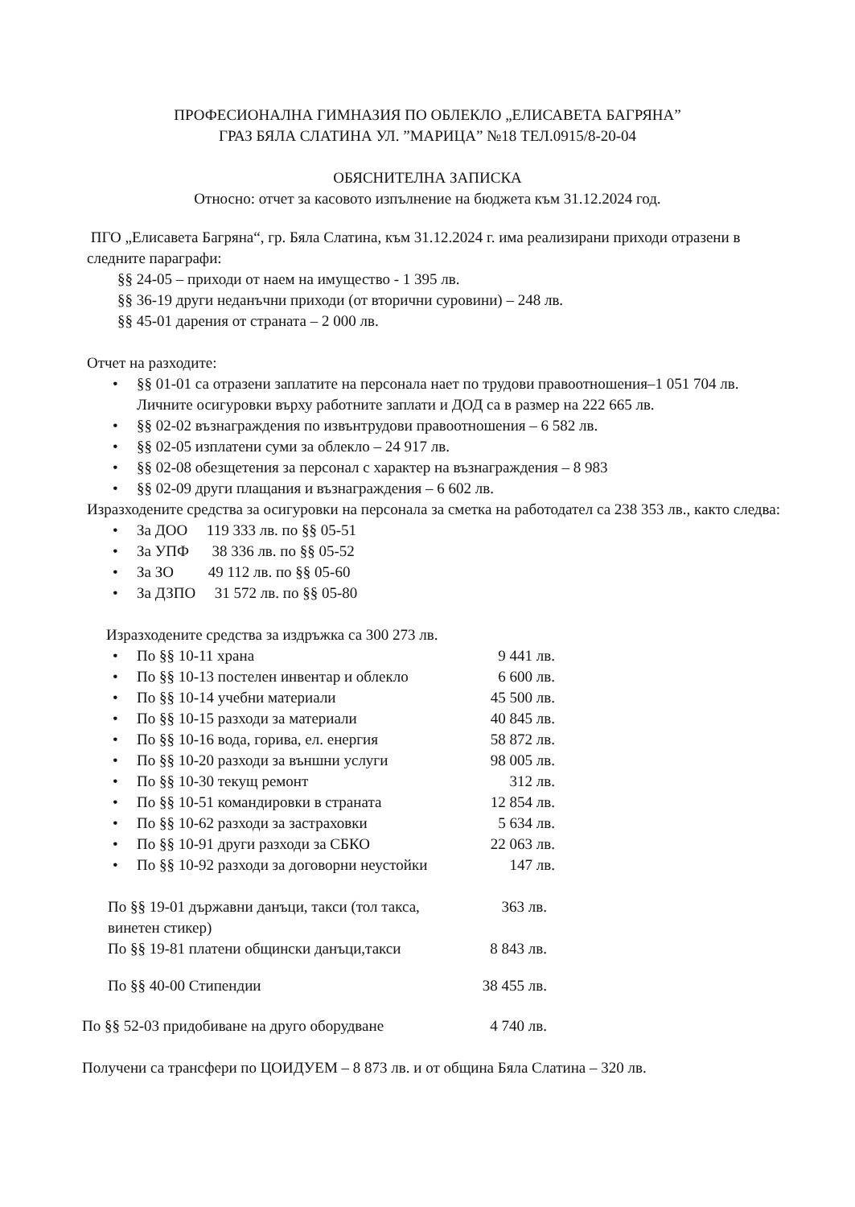ПРОФЕСИОНАЛНА ГИМНАЗИЯ ПО ОБЛЕКЛО „ЕЛИСАВЕТА БАГРЯНА”
ГРАЗ БЯЛА СЛАТИНА УЛ. ”МАРИЦА” №18 ТЕЛ.0915/8-20-04
ОБЯСНИТЕЛНА ЗАПИСКА
Относно: отчет за касовото изпълнение на бюджета към 31.12.2024 год.
ПГО „Елисавета Багряна“, гр. Бяла Слатина, към 31.12.2024 г. има реализирани приходи отразени в следните параграфи:
§§ 24-05 – приходи от наем на имущество - 1 395 лв.
§§ 36-19 други неданъчни приходи (от вторични суровини) – 248 лв.
§§ 45-01 дарения от страната – 2 000 лв.
Отчет на разходите:
• §§ 01-01 са отразени заплатите на персонала нает по трудови правоотношения–1 051 704 лв. Личните осигуровки върху работните заплати и ДОД са в размер на 222 665 лв.
• §§ 02-02 възнаграждения по извънтрудови правоотношения – 6 582 лв.
• §§ 02-05 изплатени суми за облекло – 24 917 лв.
• §§ 02-08 обезщетения за персонал с характер на възнаграждения – 8 983
• §§ 02-09 други плащания и възнаграждения – 6 602 лв.
Изразходените средства за осигуровки на персонала за сметка на работодател са 238 353 лв., както следва:
• За ДОО 119 333 лв. по §§ 05-51
• За УПФ 38 336 лв. по §§ 05-52
• За ЗО 49 112 лв. по §§ 05-60
• За ДЗПО 31 572 лв. по §§ 05-80
Изразходените средства за издръжка са 300 273 лв.
• По §§ 10-11 храна 9 441 лв.
• По §§ 10-13 постелен инвентар и облекло 6 600 лв.
• По §§ 10-14 учебни материали 45 500 лв.
• По §§ 10-15 разходи за материали 40 845 лв.
• По §§ 10-16 вода, горива, ел. енергия 58 872 лв.
• По §§ 10-20 разходи за външни услуги 98 005 лв.
• По §§ 10-30 текущ ремонт 312 лв.
• По §§ 10-51 командировки в страната 12 854 лв.
• По §§ 10-62 разходи за застраховки 5 634 лв.
• По §§ 10-91 други разходи за СБКО 22 063 лв.
• По §§ 10-92 разходи за договорни неустойки 147 лв.
По §§ 19-01 държавни данъци, такси (тол такса, винетен стикер) 363 лв.
По §§ 19-81 платени общински данъци,такси 8 843 лв.
По §§ 40-00 Стипендии 38 455 лв.
По §§ 52-03 придобиване на друго оборудване 4 740 лв.
Получени са трансфери по ЦОИДУЕМ – 8 873 лв. и от община Бяла Слатина – 320 лв.